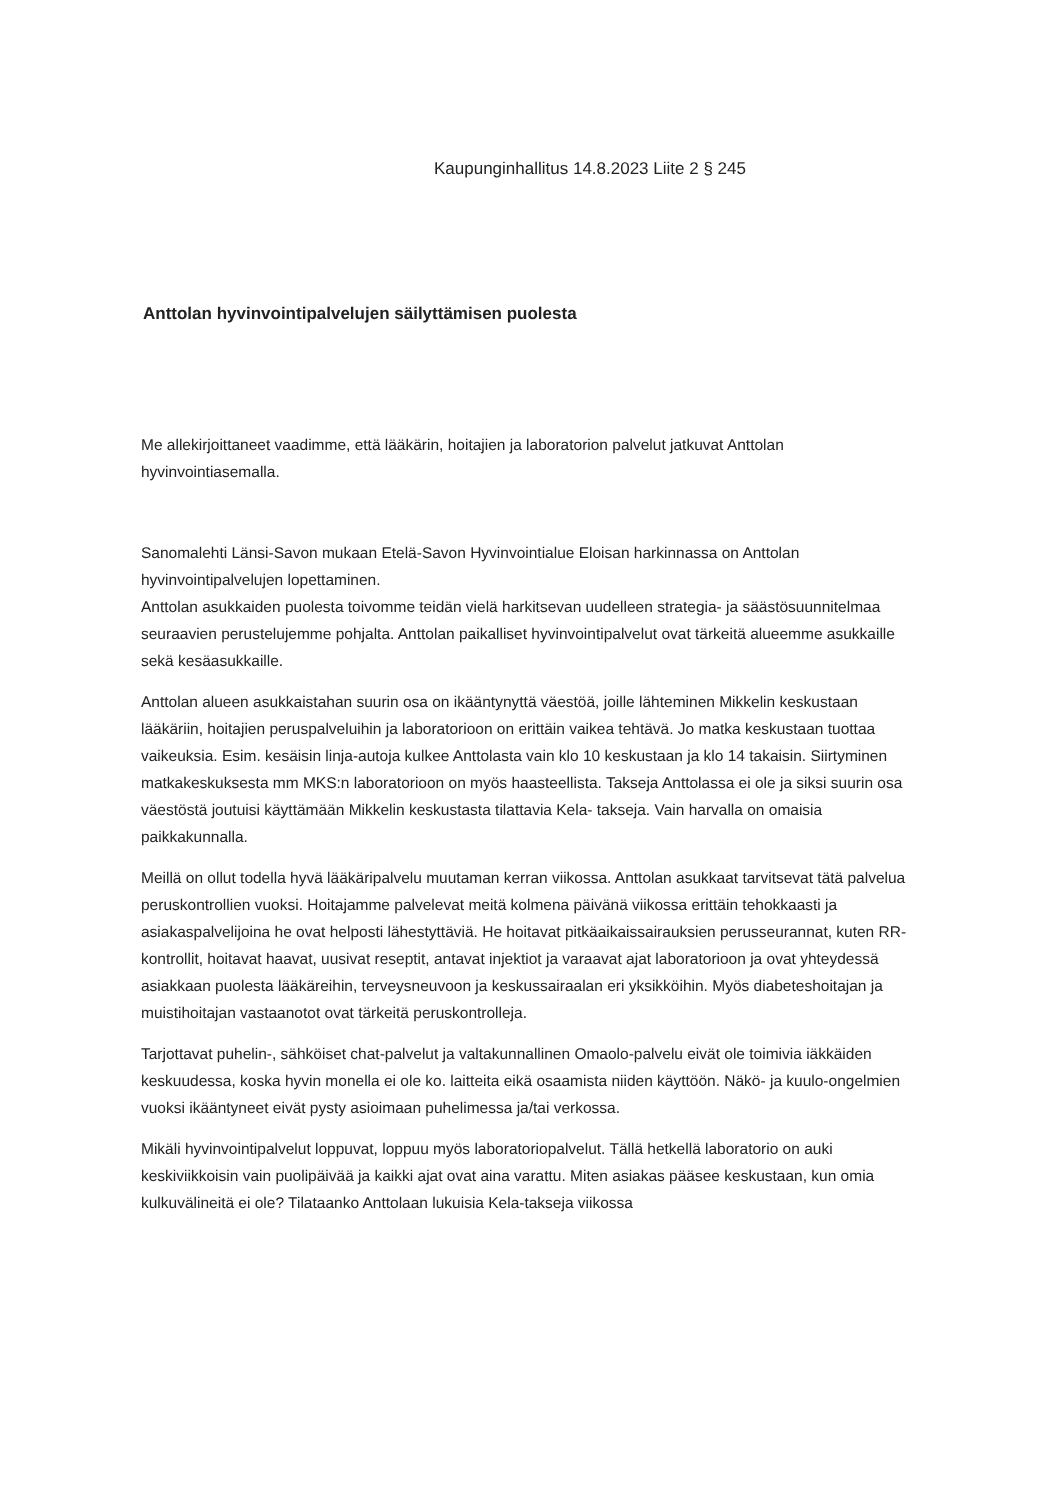Kaupunginhallitus 14.8.2023 Liite 2 § 245
Anttolan hyvinvointipalvelujen säilyttämisen puolesta
Me allekirjoittaneet vaadimme, että lääkärin, hoitajien ja laboratorion palvelut jatkuvat Anttolan hyvinvointiasemalla.
Sanomalehti Länsi-Savon mukaan Etelä-Savon Hyvinvointialue Eloisan harkinnassa on Anttolan hyvinvointipalvelujen lopettaminen.
Anttolan asukkaiden puolesta toivomme teidän vielä harkitsevan uudelleen strategia- ja säästösuunnitelmaa seuraavien perustelujemme pohjalta. Anttolan paikalliset hyvinvointipalvelut ovat tärkeitä alueemme asukkaille sekä kesäasukkaille.
Anttolan alueen asukkaistahan suurin osa on ikääntynyttä väestöä, joille lähteminen Mikkelin keskustaan lääkäriin, hoitajien peruspalveluihin ja laboratorioon on erittäin vaikea tehtävä. Jo matka keskustaan tuottaa vaikeuksia. Esim. kesäisin linja-autoja kulkee Anttolasta vain klo 10 keskustaan ja klo 14 takaisin. Siirtyminen matkakeskuksesta mm MKS:n laboratorioon on myös haasteellista. Takseja Anttolassa ei ole ja siksi suurin osa väestöstä joutuisi käyttämään Mikkelin keskustasta tilattavia Kela- takseja. Vain harvalla on omaisia paikkakunnalla.
Meillä on ollut todella hyvä lääkäripalvelu muutaman kerran viikossa. Anttolan asukkaat tarvitsevat tätä palvelua peruskontrollien vuoksi. Hoitajamme palvelevat meitä kolmena päivänä viikossa erittäin tehokkaasti ja asiakaspalvelijoina he ovat helposti lähestyttäviä. He hoitavat pitkäaikaissairauksien perusseurannat, kuten RR-kontrollit, hoitavat haavat, uusivat reseptit, antavat injektiot ja varaavat ajat laboratorioon ja ovat yhteydessä asiakkaan puolesta lääkäreihin, terveysneuvoon ja keskussairaalan eri yksikköihin. Myös diabeteshoitajan ja muistihoitajan vastaanotot ovat tärkeitä peruskontrolleja.
Tarjottavat puhelin-, sähköiset chat-palvelut ja valtakunnallinen Omaolo-palvelu eivät ole toimivia iäkkäiden keskuudessa, koska hyvin monella ei ole ko. laitteita eikä osaamista niiden käyttöön. Näkö- ja kuulo-ongelmien vuoksi ikääntyneet eivät pysty asioimaan puhelimessa ja/tai verkossa.
Mikäli hyvinvointipalvelut loppuvat, loppuu myös laboratoriopalvelut. Tällä hetkellä laboratorio on auki keskiviikkoisin vain puolipäivää ja kaikki ajat ovat aina varattu. Miten asiakas pääsee keskustaan, kun omia kulkuvälineitä ei ole? Tilataanko Anttolaan lukuisia Kela-takseja viikossa